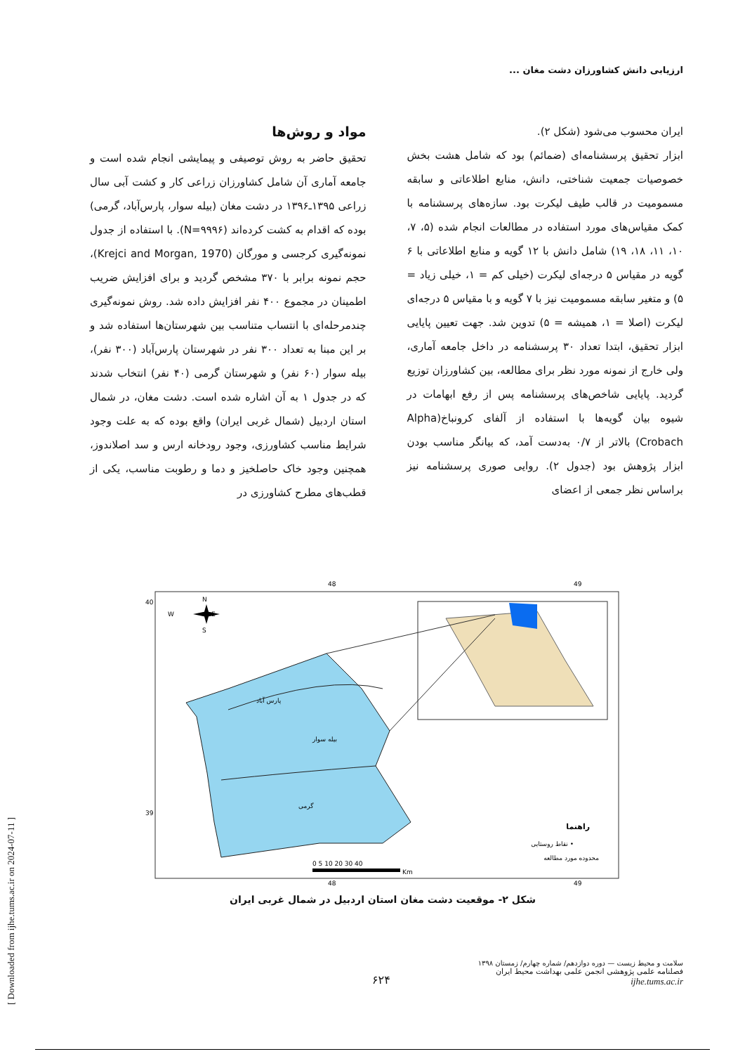ارزیابی دانش کشاورزان دشت مغان ...
مواد و روش‌ها
تحقیق حاضر به روش توصیفی و پیمایشی انجام شده است و جامعه آماری آن شامل کشاورزان زراعی کار و کشت آبی سال زراعی ۱۳۹۵ـ۱۳۹۶ در دشت مغان (بیله سوار، پارس‌آباد، گرمی) بوده که اقدام به کشت کرده‌اند (N=۹۹۹۶). با استفاده از جدول نمونه‌گیری کرجسی و مورگان (Krejci and Morgan, 1970)، حجم نمونه برابر با ۳۷۰ مشخص گردید و برای افزایش ضریب اطمینان در مجموع ۴۰۰ نفر افزایش داده شد. روش نمونه‌گیری چندمرحله‌ای با انتساب متناسب بین شهرستان‌ها استفاده شد و بر این مبنا به تعداد ۳۰۰ نفر در شهرستان پارس‌آباد (۳۰۰ نفر)، بیله سوار (۶۰ نفر) و شهرستان گرمی (۴۰ نفر) انتخاب شدند که در جدول ۱ به آن اشاره شده است. دشت مغان، در شمال استان اردبیل (شمال غربی ایران) واقع بوده که به علت وجود شرایط مناسب کشاورزی، وجود رودخانه ارس و سد اصلاندوز، همچنین وجود خاک حاصلخیز و دما و رطوبت مناسب، یکی از قطب‌های مطرح کشاورزی در
ایران محسوب می‌شود (شکل ۲).
ابزار تحقیق پرسشنامه‌ای (ضمائم) بود که شامل هشت بخش خصوصیات جمعیت شناختی، دانش، منابع اطلاعاتی و سابقه مسمومیت در قالب طیف لیکرت بود. سازه‌های پرسشنامه با کمک مقیاس‌های مورد استفاده در مطالعات انجام شده (۵، ۷، ۱۰، ۱۱، ۱۸، ۱۹) شامل دانش با ۱۲ گویه و منابع اطلاعاتی با ۶ گویه در مقیاس ۵ درجه‌ای لیکرت (خیلی کم = ۱، خیلی زیاد = ۵) و متغیر سابقه مسمومیت نیز با ۷ گویه و با مقیاس ۵ درجه‌ای لیکرت (اصلا = ۱، همیشه = ۵) تدوین شد. جهت تعیین پایایی ابزار تحقیق، ابتدا تعداد ۳۰ پرسشنامه در داخل جامعه آماری، ولی خارج از نمونه مورد نظر برای مطالعه، بین کشاورزان توزیع گردید. پایایی شاخص‌های پرسشنامه پس از رفع ابهامات در شیوه بیان گویه‌ها با استفاده از آلفای کرونباخ(Alpha Crobach) بالاتر از ۰/۷ به‌دست آمد، که بیانگر مناسب بودن ابزار پژوهش بود (جدول ۲). روایی صوری پرسشنامه نیز براساس نظر جمعی از اعضای
48
49
48
49
40
39
N
S
W
E
پارس آباد
بیله سوار
گرمی
راهنما
نقاط روستایی •
محدوده مورد مطالعه
0 5 10 20 30 40
Km
شکل ۲- موقعیت دشت مغان استان اردبیل در شمال غربی ایران
سلامت و محیط زیست — دوره دوازدهم/ شماره چهارم/ زمستان ۱۳۹۸
فصلنامه علمی پژوهشی انجمن علمی بهداشت محیط ایران
ijhe.tums.ac.ir
۶۲۴
[ Downloaded from ijhe.tums.ac.ir on 2024-07-11 ]